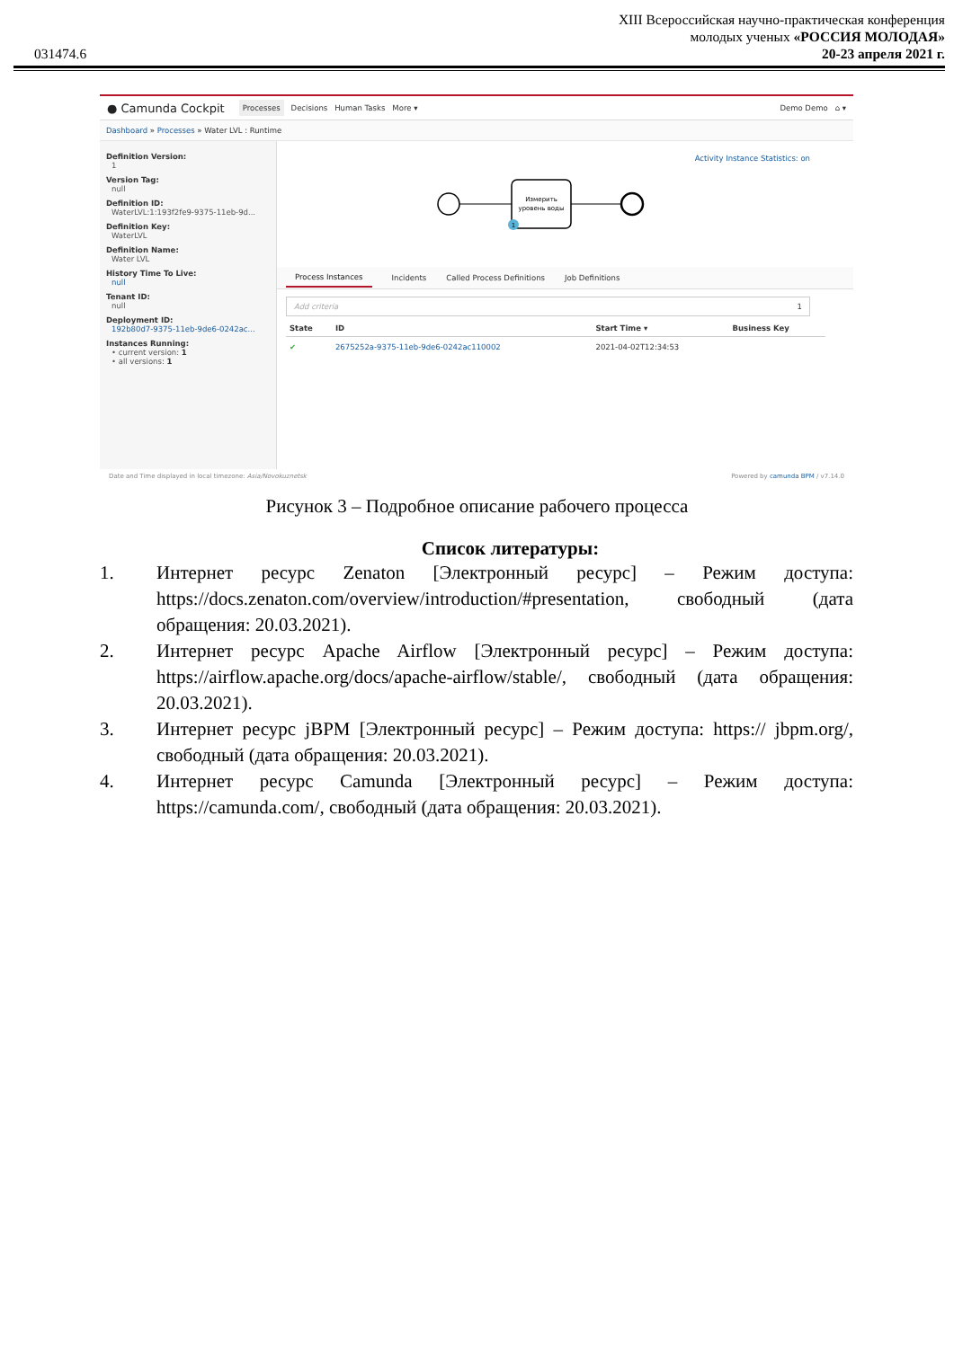031474.6
XIII Всероссийская научно-практическая конференция
молодых ученых «РОССИЯ МОЛОДАЯ»
20-23 апреля 2021 г.
● Camunda Cockpit Processes Decisions Human Tasks More ▾ Demo Demo ⌂ ▾
Dashboard » Processes » Water LVL : Runtime
Definition Version:
1
Version Tag:
null
Definition ID:
WaterLVL:1:193f2fe9-9375-11eb-9d...
Definition Key:
WaterLVL
Definition Name:
Water LVL
History Time To Live:
null
Tenant ID:
null
Deployment ID:
192b80d7-9375-11eb-9de6-0242ac...
Instances Running:
• current version: 1
• all versions: 1
Activity Instance Statistics: on
Измерить
уровень воды
1
Process Instances Incidents Called Process Definitions Job Definitions
Add criteria 1
| State | ID | Start Time ▾ | Business Key |
| --- | --- | --- | --- |
| ✔ | 2675252a-9375-11eb-9de6-0242ac110002 | 2021-04-02T12:34:53 | |
Date and Time displayed in local timezone: Asia/Novokuznetsk Powered by camunda BPM / v7.14.0
Рисунок 3 – Подробное описание рабочего процесса
Список литературы:
1. Интернет ресурс Zenaton [Электронный ресурс] – Режим доступа: https://docs.zenaton.com/overview/introduction/#presentation, свободный (дата обращения: 20.03.2021).
2. Интернет ресурс Apache Airflow [Электронный ресурс] – Режим доступа: https://airflow.apache.org/docs/apache-airflow/stable/, свободный (дата обращения: 20.03.2021).
3. Интернет ресурс jBPM [Электронный ресурс] – Режим доступа: https:// jbpm.org/, свободный (дата обращения: 20.03.2021).
4. Интернет ресурс Camunda [Электронный ресурс] – Режим доступа: https://camunda.com/, свободный (дата обращения: 20.03.2021).